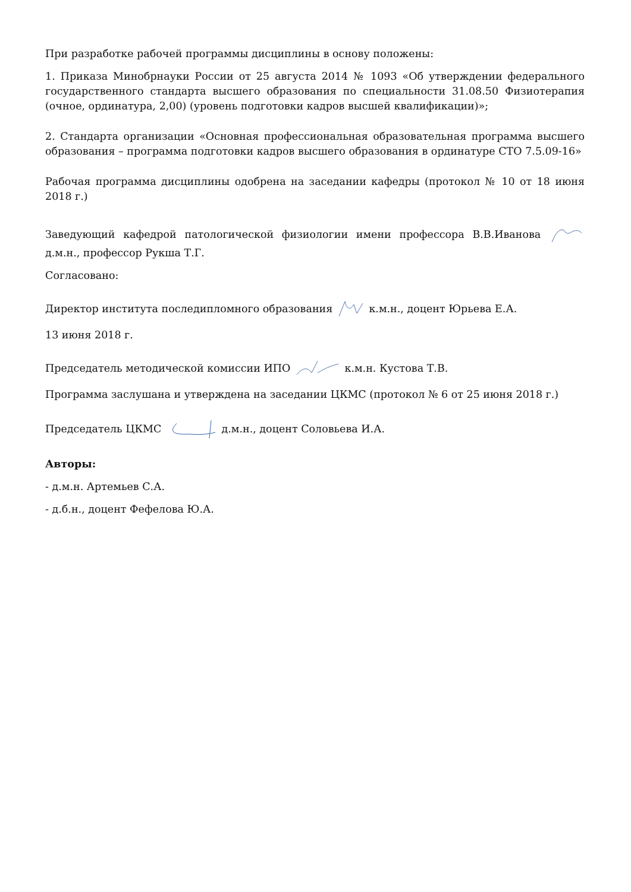При разработке рабочей программы дисциплины в основу положены:
1. Приказа Минобрнауки России от 25 августа 2014 № 1093 «Об утверждении федерального государственного стандарта высшего образования по специальности 31.08.50 Физиотерапия (очное, ординатура, 2,00) (уровень подготовки кадров высшей квалификации)»;
2. Стандарта организации «Основная профессиональная образовательная программа высшего образования – программа подготовки кадров высшего образования в ординатуре СТО 7.5.09-16»
Рабочая программа дисциплины одобрена на заседании кафедры (протокол № 10 от 18 июня 2018 г.)
Заведующий кафедрой патологической физиологии имени профессора В.В.Иванова д.м.н., профессор Рукша Т.Г.
Согласовано:
Директор института последипломного образования к.м.н., доцент Юрьева Е.А.
13 июня 2018 г.
Председатель методической комиссии ИПО к.м.н. Кустова Т.В.
Программа заслушана и утверждена на заседании ЦКМС (протокол № 6 от 25 июня 2018 г.)
Председатель ЦКМС д.м.н., доцент Соловьева И.А.
Авторы:
- д.м.н. Артемьев С.А.
- д.б.н., доцент Фефелова Ю.А.